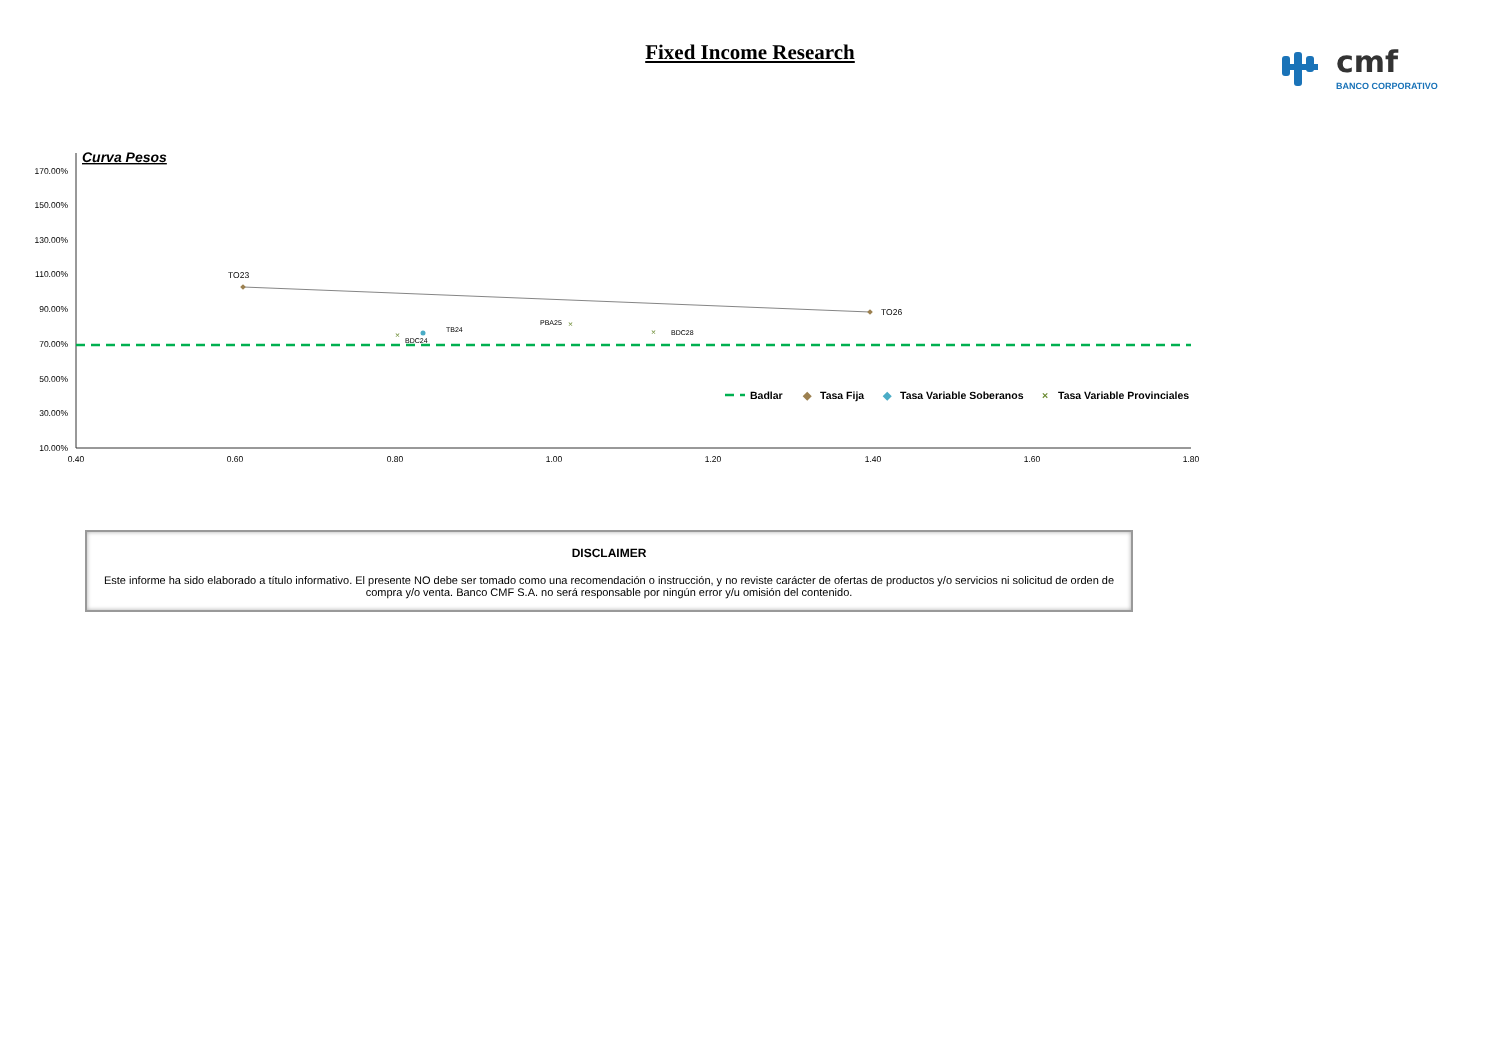Fixed Income Research
cmf
BANCO CORPORATIVO
Curva Pesos
170.00%
150.00%
130.00%
110.00%
90.00%
70.00%
50.00%
30.00%
10.00%
0.40
0.60
0.80
1.00
1.20
1.40
1.60
1.80
×
×
×
TO23
TO26
TB24
BDC24
PBA25
BDC28
Badlar
◆
Tasa Fija
◆
Tasa Variable Soberanos
×
Tasa Variable Provinciales
DISCLAIMER
Este informe ha sido elaborado a título informativo. El presente NO debe ser tomado como una recomendación o instrucción, y no reviste carácter de ofertas de productos y/o servicios ni solicitud de orden de compra y/o venta. Banco CMF S.A. no será responsable por ningún error y/u omisión del contenido.